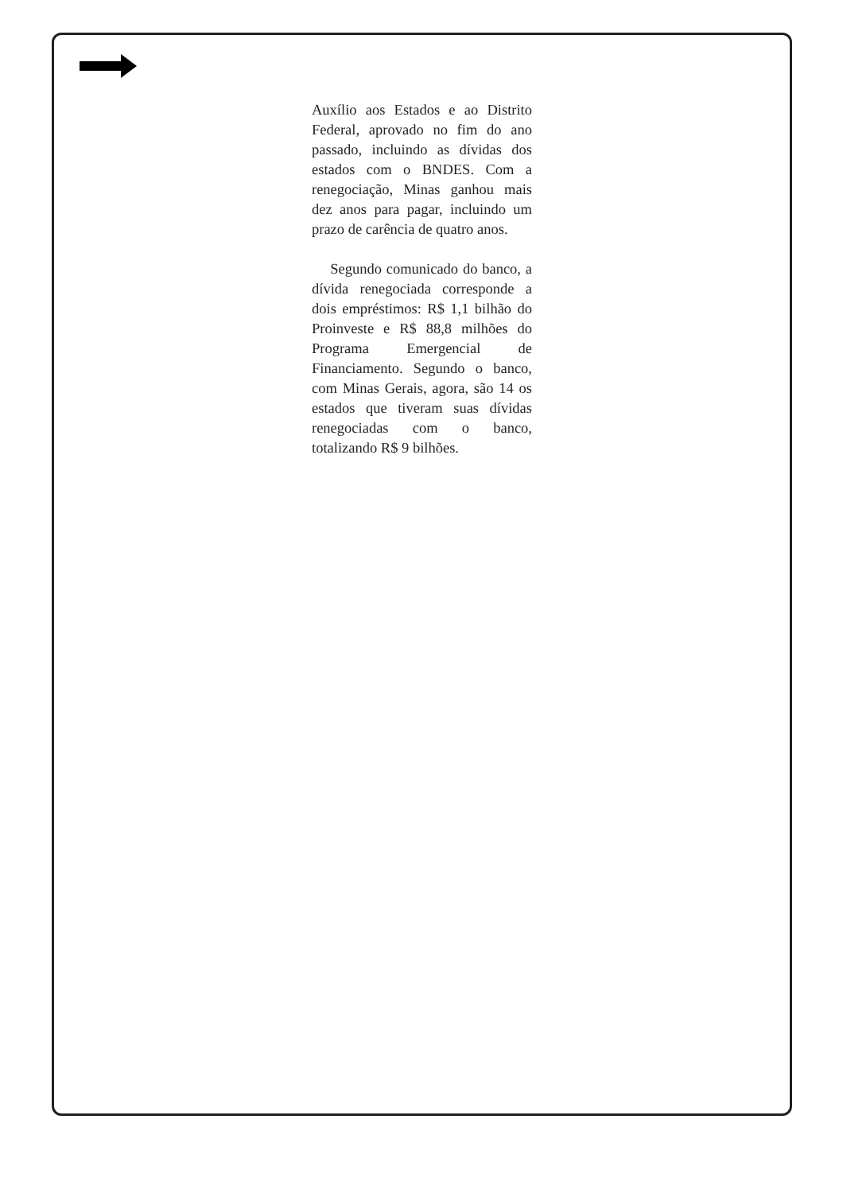Auxílio aos Estados e ao Distrito Federal, aprovado no fim do ano passado, incluindo as dívidas dos estados com o BNDES. Com a renegociação, Minas ganhou mais dez anos para pagar, incluindo um prazo de carência de quatro anos.
Segundo comunicado do banco, a dívida renegociada corresponde a dois empréstimos: R$ 1,1 bilhão do Proinveste e R$ 88,8 milhões do Programa Emergencial de Financiamento. Segundo o banco, com Minas Gerais, agora, são 14 os estados que tiveram suas dívidas renegociadas com o banco, totalizando R$ 9 bilhões.